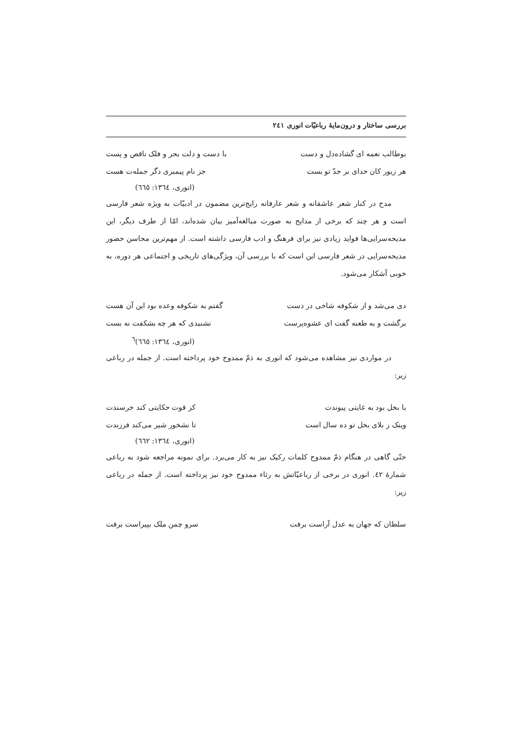بررسی ساختار و درون‌مایهٔ رباعیّات انوری ۲٤۱
بوطالب نعمه ای گشاده‌دل و دست با دست و دلت بحر و فلک ناقص و پست
هر زیور کان خدای بر جدّ تو بست جز نام پیمبری دگر جمله‌ت هست
(انوری، ١٣٦٤: ٦٦٥)
مدح در کنار شعر عاشقانه و شعر عارفانه رایج‌ترین مضمون در ادبیّات به ویژه شعر فارسی است و هر چند که برخی از مدایح به صورت مبالغه‌آمیز بیان شده‌اند، امّا از طرف دیگر، این مدیحه‌سرایی‌ها فواید زیادی نیز برای فرهنگ و ادب فارسی داشته است. از مهم‌ترین محاسن حضور مدیحه‌سرایی در شعر فارسی این است که با بررسی آن، ویژگی‌های تاریخی و اجتماعی هر دوره، به خوبی آشکار می‌شود.
دی می‌شد و از شکوفه شاخی در دست گفتم به شکوفه وعده بود این آن هست
برگشت و به طعنه گفت ای عشوه‌پرست نشنیدی که هر چه بشکفت نه بست
(انوری، ١٣٦٤: ٦٦٥)<sup>٦</sup>
در مواردی نیز مشاهده می‌شود که انوری به ذمّ ممدوح خود پرداخته است. از جمله در رباعی زیر:
با بخل بود به غایتی پیوندت کز قوت حکایتی کند خرسندت
وینک ز بلای بخل تو ده سال است تا نشخور شیر می‌کند فرزندت
(انوری، ١٣٦٤: ٦٦٢)
حتّی گاهی در هنگام ذمّ ممدوح کلمات رکیک نیز به کار می‌برد. برای نمونه مراجعه شود به رباعی شمارهٔ ٤۲. انوری در برخی از رباعیّاتش به رثاء ممدوح خود نیز پرداخته است. از جمله در رباعی زیر:
سلطان که جهان به عدل آراست برفت سرو چمن ملک بپیراست برفت